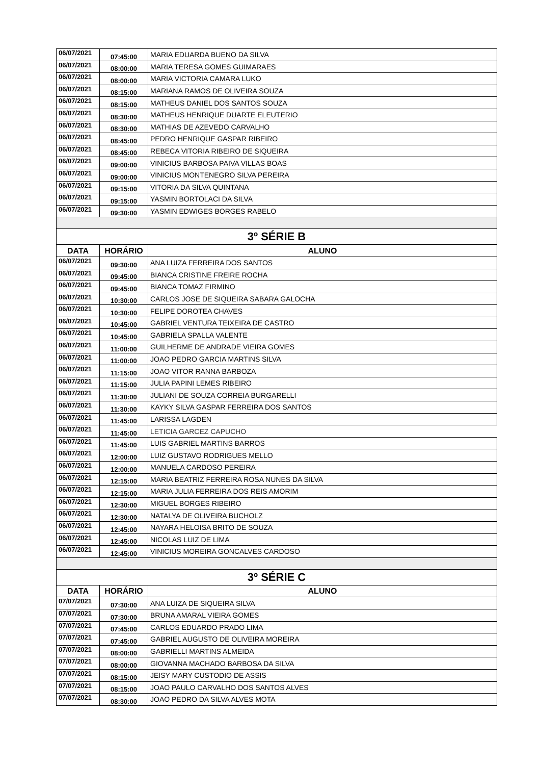| 06/07/2021 | 07:45:00 | MARIA EDUARDA BUENO DA SILVA |
| 06/07/2021 | 08:00:00 | MARIA TERESA GOMES GUIMARAES |
| 06/07/2021 | 08:00:00 | MARIA VICTORIA CAMARA LUKO |
| 06/07/2021 | 08:15:00 | MARIANA RAMOS DE OLIVEIRA SOUZA |
| 06/07/2021 | 08:15:00 | MATHEUS DANIEL DOS SANTOS SOUZA |
| 06/07/2021 | 08:30:00 | MATHEUS HENRIQUE DUARTE ELEUTERIO |
| 06/07/2021 | 08:30:00 | MATHIAS DE AZEVEDO CARVALHO |
| 06/07/2021 | 08:45:00 | PEDRO HENRIQUE GASPAR RIBEIRO |
| 06/07/2021 | 08:45:00 | REBECA VITORIA RIBEIRO DE SIQUEIRA |
| 06/07/2021 | 09:00:00 | VINICIUS BARBOSA PAIVA VILLAS BOAS |
| 06/07/2021 | 09:00:00 | VINICIUS MONTENEGRO SILVA PEREIRA |
| 06/07/2021 | 09:15:00 | VITORIA DA SILVA QUINTANA |
| 06/07/2021 | 09:15:00 | YASMIN BORTOLACI DA SILVA |
| 06/07/2021 | 09:30:00 | YASMIN EDWIGES BORGES RABELO |
| 3º SÉRIE B | | |
| DATA | HORÁRIO | ALUNO |
| 06/07/2021 | 09:30:00 | ANA LUIZA FERREIRA DOS SANTOS |
| 06/07/2021 | 09:45:00 | BIANCA CRISTINE FREIRE ROCHA |
| 06/07/2021 | 09:45:00 | BIANCA TOMAZ FIRMINO |
| 06/07/2021 | 10:30:00 | CARLOS JOSE DE SIQUEIRA SABARA GALOCHA |
| 06/07/2021 | 10:30:00 | FELIPE DOROTEA CHAVES |
| 06/07/2021 | 10:45:00 | GABRIEL VENTURA TEIXEIRA DE CASTRO |
| 06/07/2021 | 10:45:00 | GABRIELA SPALLA VALENTE |
| 06/07/2021 | 11:00:00 | GUILHERME DE ANDRADE VIEIRA GOMES |
| 06/07/2021 | 11:00:00 | JOAO PEDRO GARCIA MARTINS SILVA |
| 06/07/2021 | 11:15:00 | JOAO VITOR RANNA BARBOZA |
| 06/07/2021 | 11:15:00 | JULIA PAPINI LEMES RIBEIRO |
| 06/07/2021 | 11:30:00 | JULIANI DE SOUZA CORREIA BURGARELLI |
| 06/07/2021 | 11:30:00 | KAYKY SILVA GASPAR FERREIRA DOS SANTOS |
| 06/07/2021 | 11:45:00 | LARISSA LAGDEN |
| 06/07/2021 | 11:45:00 | LETICIA GARCEZ CAPUCHO |
| 06/07/2021 | 11:45:00 | LUIS GABRIEL MARTINS BARROS |
| 06/07/2021 | 12:00:00 | LUIZ GUSTAVO RODRIGUES MELLO |
| 06/07/2021 | 12:00:00 | MANUELA CARDOSO PEREIRA |
| 06/07/2021 | 12:15:00 | MARIA BEATRIZ FERREIRA ROSA NUNES DA SILVA |
| 06/07/2021 | 12:15:00 | MARIA JULIA FERREIRA DOS REIS AMORIM |
| 06/07/2021 | 12:30:00 | MIGUEL BORGES RIBEIRO |
| 06/07/2021 | 12:30:00 | NATALYA DE OLIVEIRA BUCHOLZ |
| 06/07/2021 | 12:45:00 | NAYARA HELOISA BRITO DE SOUZA |
| 06/07/2021 | 12:45:00 | NICOLAS LUIZ DE LIMA |
| 06/07/2021 | 12:45:00 | VINICIUS MOREIRA GONCALVES CARDOSO |
| 3º SÉRIE C | | |
| DATA | HORÁRIO | ALUNO |
| 07/07/2021 | 07:30:00 | ANA LUIZA DE SIQUEIRA SILVA |
| 07/07/2021 | 07:30:00 | BRUNA AMARAL VIEIRA GOMES |
| 07/07/2021 | 07:45:00 | CARLOS EDUARDO PRADO LIMA |
| 07/07/2021 | 07:45:00 | GABRIEL AUGUSTO DE OLIVEIRA MOREIRA |
| 07/07/2021 | 08:00:00 | GABRIELLI MARTINS ALMEIDA |
| 07/07/2021 | 08:00:00 | GIOVANNA MACHADO BARBOSA DA SILVA |
| 07/07/2021 | 08:15:00 | JEISY MARY CUSTODIO DE ASSIS |
| 07/07/2021 | 08:15:00 | JOAO PAULO CARVALHO DOS SANTOS ALVES |
| 07/07/2021 | 08:30:00 | JOAO PEDRO DA SILVA ALVES MOTA |